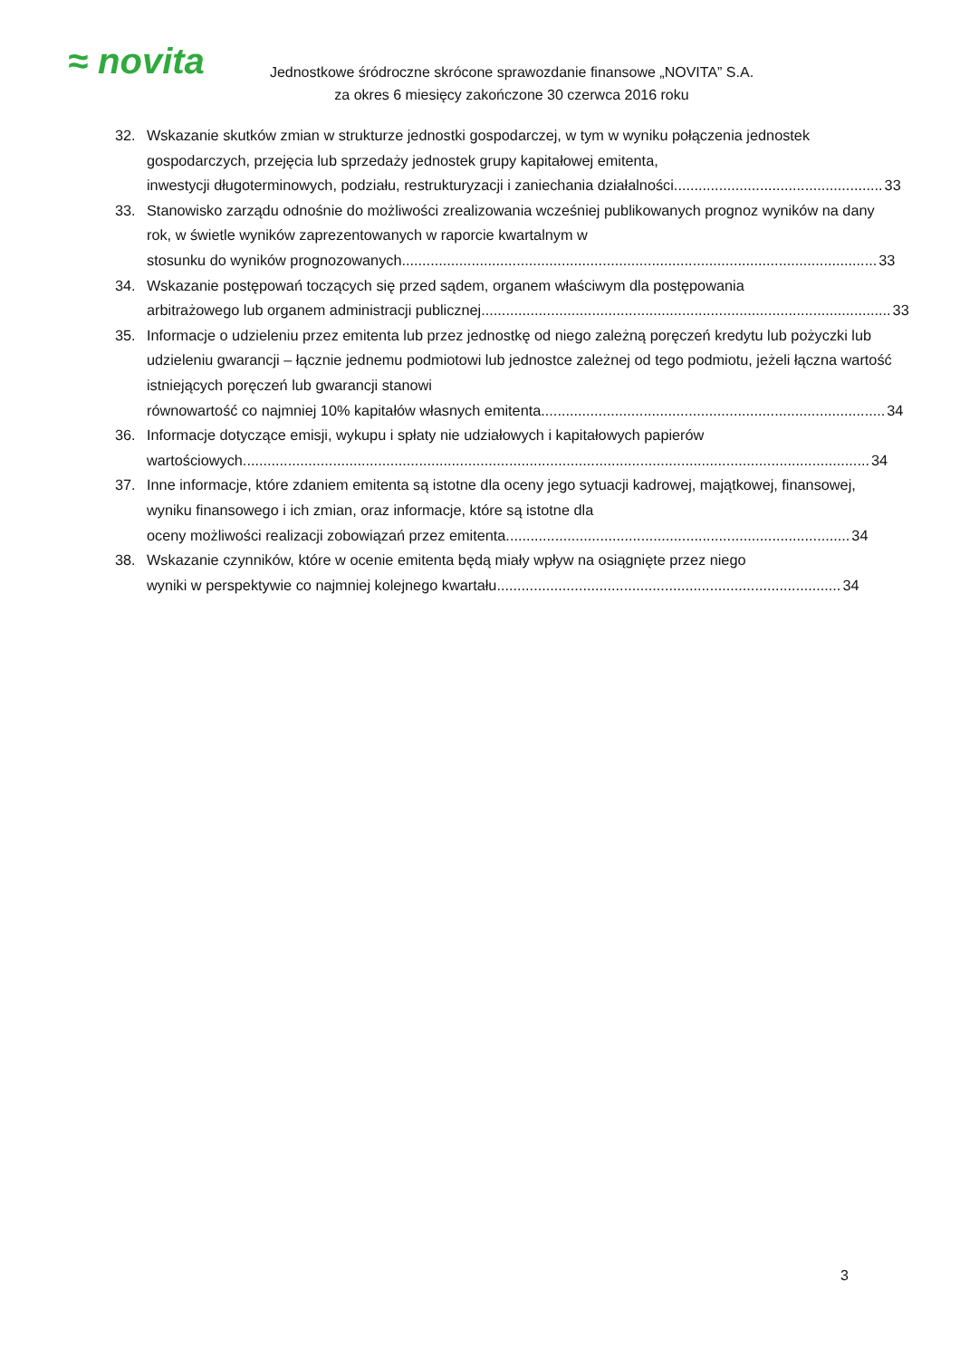≈ novita
Jednostkowe śródroczne skrócone sprawozdanie finansowe „NOVITA” S.A.
za okres 6 miesięcy zakończone 30 czerwca 2016 roku
32. Wskazanie skutków zmian w strukturze jednostki gospodarczej, w tym w wyniku połączenia jednostek gospodarczych, przejęcia lub sprzedaży jednostek grupy kapitałowej emitenta,
inwestycji długoterminowych, podziału, restrukturyzacji i zaniechania działalności................................................... 33
33. Stanowisko zarządu odnośnie do możliwości zrealizowania wcześniej publikowanych prognoz wyników na dany rok, w świetle wyników zaprezentowanych w raporcie kwartalnym w
stosunku do wyników prognozowanych.................................................................................................................... 33
34. Wskazanie postępowań toczących się przed sądem, organem właściwym dla postępowania
arbitrażowego lub organem administracji publicznej.................................................................................................... 33
35. Informacje o udzieleniu przez emitenta lub przez jednostkę od niego zależną poręczeń kredytu lub pożyczki lub udzieleniu gwarancji – łącznie jednemu podmiotowi lub jednostce zależnej od tego podmiotu, jeżeli łączna wartość istniejących poręczeń lub gwarancji stanowi
równowartość co najmniej 10% kapitałów własnych emitenta. ................................................................................... 34
36. Informacje dotyczące emisji, wykupu i spłaty nie udziałowych i kapitałowych papierów
wartościowych. ........................................................................................................................................................ 34
37. Inne informacje, które zdaniem emitenta są istotne dla oceny jego sytuacji kadrowej, majątkowej, finansowej, wyniku finansowego i ich zmian, oraz informacje, które są istotne dla
oceny możliwości realizacji zobowiązań przez emitenta. ................................................................................... 34
38. Wskazanie czynników, które w ocenie emitenta będą miały wpływ na osiągnięte przez niego
wyniki w perspektywie co najmniej kolejnego kwartału. ................................................................................... 34
3